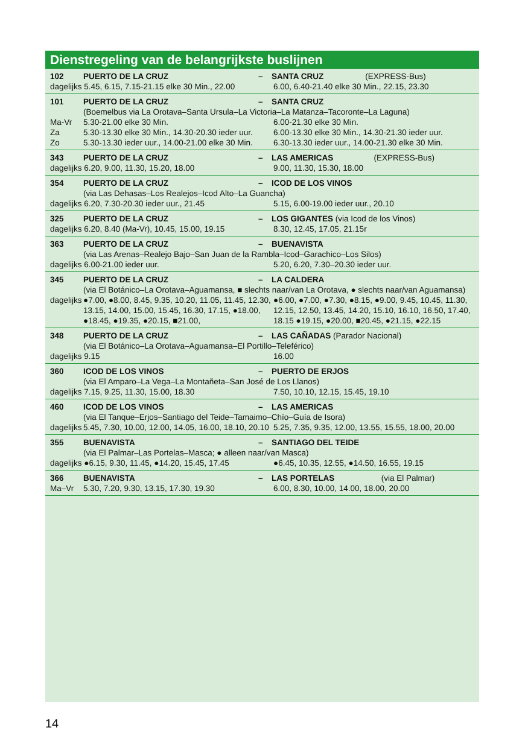Dienstregeling van de belangrijkste buslijnen
| 102 | PUERTO DE LA CRUZ | – | SANTA CRUZ | (EXPRESS-Bus) |
| dagelijks 5.45, 6.15, 7.15-21.15 elke 30 Min., 22.00 | 6.00, 6.40-21.40 elke 30 Min., 22.15, 23.30 |
| 101 | PUERTO DE LA CRUZ | – | SANTA CRUZ |
| | (Boemelbus via La Orotava–Santa Ursula–La Victoria–La Matanza–Tacoronte–La Laguna) | |
| Ma-Vr | 5.30-21.00 elke 30 Min. | 6.00-21.30 elke 30 Min. |
| Za | 5.30-13.30 elke 30 Min., 14.30-20.30 ieder uur. | 6.00-13.30 elke 30 Min., 14.30-21.30 ieder uur. |
| Zo | 5.30-13.30 ieder uur., 14.00-21.00 elke 30 Min. | 6.30-13.30 ieder uur., 14.00-21.30 elke 30 Min. |
| 343 | PUERTO DE LA CRUZ | – | LAS AMERICAS | (EXPRESS-Bus) |
| dagelijks 6.20, 9.00, 11.30, 15.20, 18.00 | 9.00, 11.30, 15.30, 18.00 |
| 354 | PUERTO DE LA CRUZ | – | ICOD DE LOS VINOS |
(via Las Dehasas–Los Realejos–Icod Alto–La Guancha)
| dagelijks 6.20, 7.30-20.30 ieder uur., 21.45 | 5.15, 6.00-19.00 ieder uur., 20.10 |
| 325 | PUERTO DE LA CRUZ | – | LOS GIGANTES (via Icod de los Vinos) |
| dagelijks 6.20, 8.40 (Ma-Vr), 10.45, 15.00, 19.15 | 8.30, 12.45, 17.05, 21.15r |
| 363 | PUERTO DE LA CRUZ | – | BUENAVISTA |
(via Las Arenas–Realejo Bajo–San Juan de la Rambla–Icod–Garachico–Los Silos)
| dagelijks 6.00-21.00 ieder uur. | 5.20, 6.20, 7.30–20.30 ieder uur. |
| 345 | PUERTO DE LA CRUZ | – | LA CALDERA |
(via El Botánico–La Orotava–Aguamansa, ■ slechts naar/van La Orotava, ● slechts naar/van Aguamansa)
| dagelijks | ●7.00, ●8.00, 8.45, 9.35, 10.20, 11.05, 11.45, 12.30, 13.15, 14.00, 15.00, 15.45, 16.30, 17.15, ●18.00, ●18.45, ●19.35, ●20.15, ■21.00, | ●6.00, ●7.00, ●7.30, ●8.15, ●9.00, 9.45, 10.45, 11.30, 12.15, 12.50, 13.45, 14.20, 15.10, 16.10, 16.50, 17.40, 18.15 ●19.15, ●20.00, ■20.45, ●21.15, ●22.15 |
| 348 | PUERTO DE LA CRUZ | – | LAS CAÑADAS (Parador Nacional) |
(via El Botánico–La Orotava–Aguamansa–El Portillo–Teleférico)
| dagelijks 9.15 | 16.00 |
| 360 | ICOD DE LOS VINOS | – | PUERTO DE ERJOS |
(via El Amparo–La Vega–La Montañeta–San José de Los Llanos)
| dagelijks 7.15, 9.25, 11.30, 15.00, 18.30 | 7.50, 10.10, 12.15, 15.45, 19.10 |
| 460 | ICOD DE LOS VINOS | – | LAS AMERICAS |
| | (via El Tanque–Erjos–Santiago del Teide–Tamaimo–Chío–Guía de Isora) | |
| dagelijks | 5.45, 7.30, 10.00, 12.00, 14.05, 16.00, 18.10, 20.10 | 5.25, 7.35, 9.35, 12.00, 13.55, 15.55, 18.00, 20.00 |
| 355 | BUENAVISTA | – | SANTIAGO DEL TEIDE |
(via El Palmar–Las Portelas–Masca; ● alleen naar/van Masca)
| dagelijks ●6.15, 9.30, 11.45, ●14.20, 15.45, 17.45 | ●6.45, 10.35, 12.55, ●14.50, 16.55, 19.15 |
| 366 | BUENAVISTA | – | LAS PORTELAS | (via El Palmar) |
| Ma–Vr | 5.30, 7.20, 9.30, 13.15, 17.30, 19.30 | 6.00, 8.30, 10.00, 14.00, 18.00, 20.00 |
14